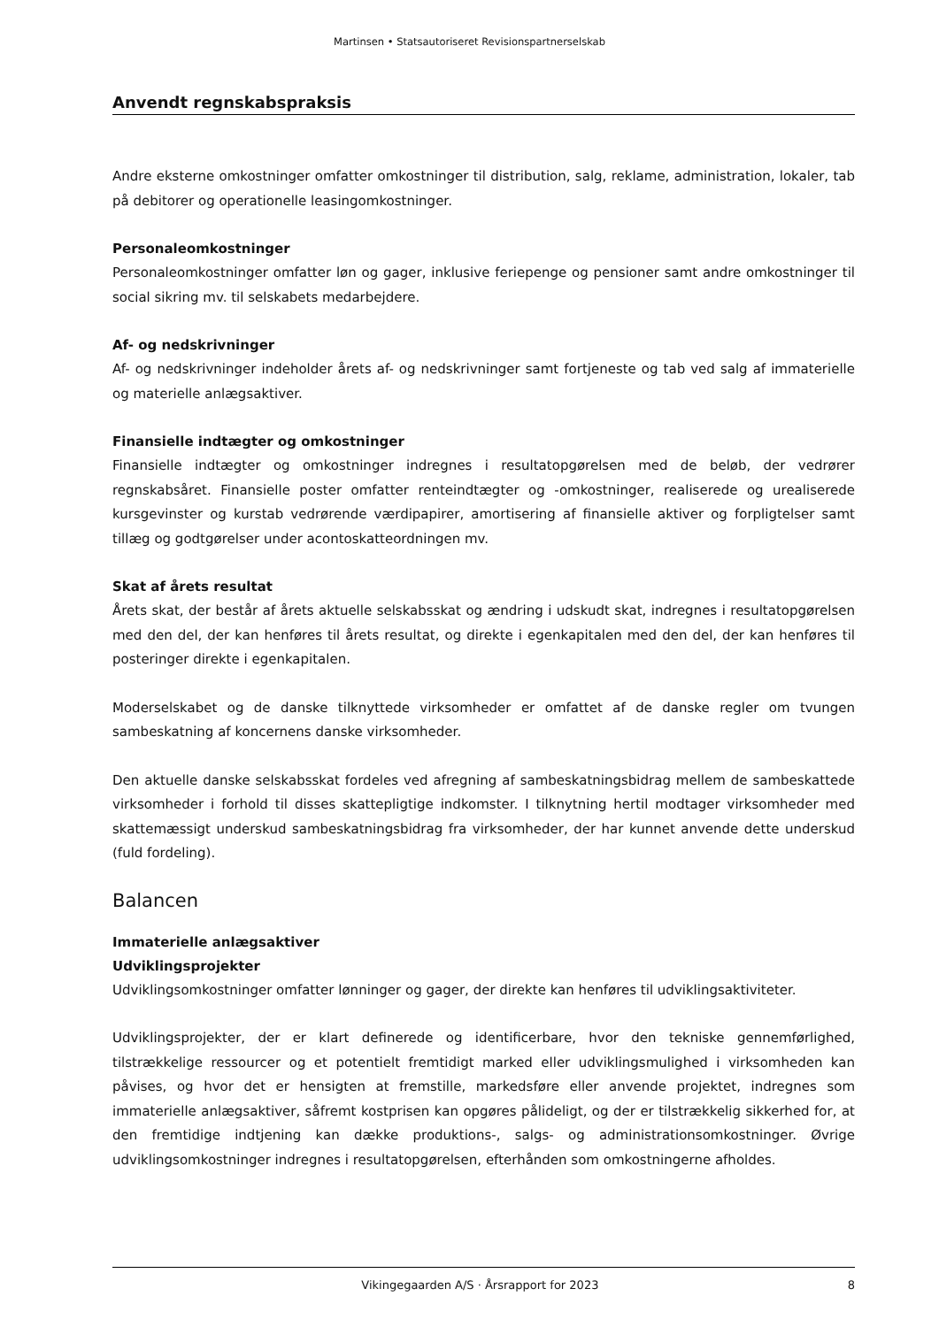Martinsen • Statsautoriseret Revisionspartnerselskab
Anvendt regnskabspraksis
Andre eksterne omkostninger omfatter omkostninger til distribution, salg, reklame, administration, lokaler, tab på debitorer og operationelle leasingomkostninger.
Personaleomkostninger
Personaleomkostninger omfatter løn og gager, inklusive feriepenge og pensioner samt andre omkostninger til social sikring mv. til selskabets medarbejdere.
Af- og nedskrivninger
Af- og nedskrivninger indeholder årets af- og nedskrivninger samt fortjeneste og tab ved salg af immaterielle og materielle anlægsaktiver.
Finansielle indtægter og omkostninger
Finansielle indtægter og omkostninger indregnes i resultatopgørelsen med de beløb, der vedrører regnskabsåret. Finansielle poster omfatter renteindtægter og -omkostninger, realiserede og urealiserede kursgevinster og kurstab vedrørende værdipapirer, amortisering af finansielle aktiver og forpligtelser samt tillæg og godtgørelser under acontoskatteordningen mv.
Skat af årets resultat
Årets skat, der består af årets aktuelle selskabsskat og ændring i udskudt skat, indregnes i resultatopgørelsen med den del, der kan henføres til årets resultat, og direkte i egenkapitalen med den del, der kan henføres til posteringer direkte i egenkapitalen.
Moderselskabet og de danske tilknyttede virksomheder er omfattet af de danske regler om tvungen sambeskatning af koncernens danske virksomheder.
Den aktuelle danske selskabsskat fordeles ved afregning af sambeskatningsbidrag mellem de sambeskattede virksomheder i forhold til disses skattepligtige indkomster. I tilknytning hertil modtager virksomheder med skattemæssigt underskud sambeskatningsbidrag fra virksomheder, der har kunnet anvende dette underskud (fuld fordeling).
Balancen
Immaterielle anlægsaktiver
Udviklingsprojekter
Udviklingsomkostninger omfatter lønninger og gager, der direkte kan henføres til udviklingsaktiviteter.
Udviklingsprojekter, der er klart definerede og identificerbare, hvor den tekniske gennemførlighed, tilstrækkelige ressourcer og et potentielt fremtidigt marked eller udviklingsmulighed i virksomheden kan påvises, og hvor det er hensigten at fremstille, markedsføre eller anvende projektet, indregnes som immaterielle anlægsaktiver, såfremt kostprisen kan opgøres pålideligt, og der er tilstrækkelig sikkerhed for, at den fremtidige indtjening kan dække produktions-, salgs- og administrationsomkostninger. Øvrige udviklingsomkostninger indregnes i resultatopgørelsen, efterhånden som omkostningerne afholdes.
Vikingegaarden A/S · Årsrapport for 2023 8